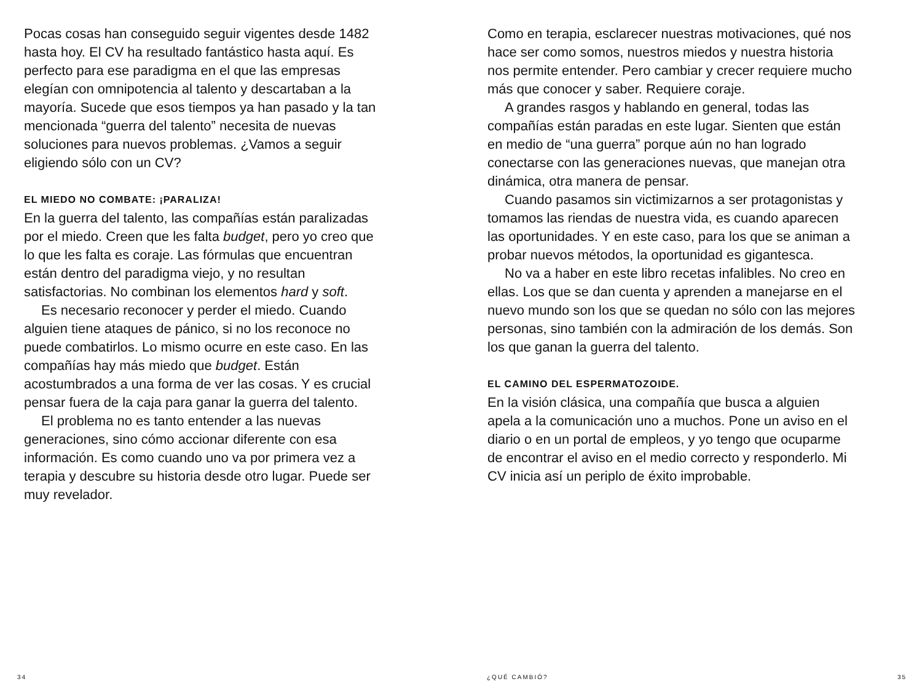Pocas cosas han conseguido seguir vigentes desde 1482 hasta hoy. El CV ha resultado fantástico hasta aquí. Es perfecto para ese paradigma en el que las empresas elegían con omnipotencia al talento y descartaban a la mayoría. Sucede que esos tiempos ya han pasado y la tan mencionada “guerra del talento” necesita de nuevas soluciones para nuevos problemas. ¿Vamos a seguir eligiendo sólo con un CV?
EL MIEDO NO COMBATE: ¡PARALIZA!
En la guerra del talento, las compañías están paralizadas por el miedo. Creen que les falta budget, pero yo creo que lo que les falta es coraje. Las fórmulas que encuentran están dentro del paradigma viejo, y no resultan satisfactorias. No combinan los elementos hard y soft.
Es necesario reconocer y perder el miedo. Cuando alguien tiene ataques de pánico, si no los reconoce no puede combatirlos. Lo mismo ocurre en este caso. En las compañías hay más miedo que budget. Están acostumbrados a una forma de ver las cosas. Y es crucial pensar fuera de la caja para ganar la guerra del talento.
El problema no es tanto entender a las nuevas generaciones, sino cómo accionar diferente con esa información. Es como cuando uno va por primera vez a terapia y descubre su historia desde otro lugar. Puede ser muy revelador.
Como en terapia, esclarecer nuestras motivaciones, qué nos hace ser como somos, nuestros miedos y nuestra historia nos permite entender. Pero cambiar y crecer requiere mucho más que conocer y saber. Requiere coraje.
A grandes rasgos y hablando en general, todas las compañías están paradas en este lugar. Sienten que están en medio de “una guerra” porque aún no han logrado conectarse con las generaciones nuevas, que manejan otra dinámica, otra manera de pensar.
Cuando pasamos sin victimizarnos a ser protagonistas y tomamos las riendas de nuestra vida, es cuando aparecen las oportunidades. Y en este caso, para los que se animan a probar nuevos métodos, la oportunidad es gigantesca.
No va a haber en este libro recetas infalibles. No creo en ellas. Los que se dan cuenta y aprenden a manejarse en el nuevo mundo son los que se quedan no sólo con las mejores personas, sino también con la admiración de los demás. Son los que ganan la guerra del talento.
EL CAMINO DEL ESPERMATOZOIDE.
En la visión clásica, una compañía que busca a alguien apela a la comunicación uno a muchos. Pone un aviso en el diario o en un portal de empleos, y yo tengo que ocuparme de encontrar el aviso en el medio correcto y responderlo. Mi CV inicia así un periplo de éxito improbable.
34 ¿QUÉ CAMBIÓ? 35